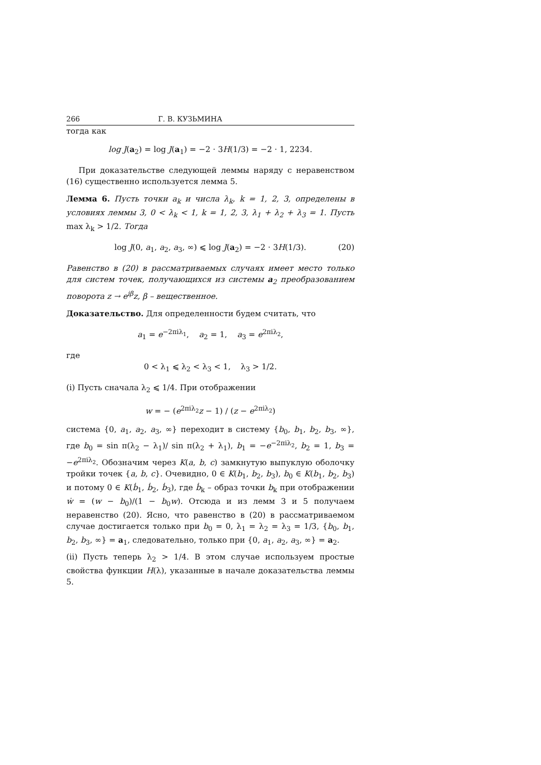266 Г. В. КУЗЬМИНА
тогда как
log J(a<sub>2</sub>) = log J(a<sub>1</sub>) = −2 · 3H(1/3) = −2 · 1, 2234.
При доказательстве следующей леммы наряду с неравенством (16) существенно используется лемма 5.
Лемма 6. Пусть точки a<sub>k</sub> и числа λ<sub>k</sub>, k = 1, 2, 3, определены в условиях леммы 3, 0 < λ<sub>k</sub> < 1, k = 1, 2, 3, λ<sub>1</sub> + λ<sub>2</sub> + λ<sub>3</sub> = 1. Пусть max λ<sub>k</sub> > 1/2. Тогда
log J(0, a<sub>1</sub>, a<sub>2</sub>, a<sub>3</sub>, ∞) ⩽ log J(a<sub>2</sub>) = −2 · 3H(1/3). (20)
Равенство в (20) в рассматриваемых случаях имеет место только для систем точек, получающихся из системы a<sub>2</sub> преобразованием поворота z → e<sup>iβ</sup>z, β – вещественное.
Доказательство. Для определенности будем считать, что
a<sub>1</sub> = e<sup>−2πiλ<sub>1</sub></sup>, a<sub>2</sub> = 1, a<sub>3</sub> = e<sup>2πiλ<sub>2</sub></sup>,
где
0 < λ<sub>1</sub> ⩽ λ<sub>2</sub> < λ<sub>3</sub> < 1, λ<sub>3</sub> > 1/2.
(i) Пусть сначала λ<sub>2</sub> ⩽ 1/4. При отображении
w = − (e<sup>2πiλ<sub>2</sub></sup>z − 1) / (z − e<sup>2πiλ<sub>2</sub></sup>)
система {0, a<sub>1</sub>, a<sub>2</sub>, a<sub>3</sub>, ∞} переходит в систему {b<sub>0</sub>, b<sub>1</sub>, b<sub>2</sub>, b<sub>3</sub>, ∞}, где b<sub>0</sub> = sin π(λ<sub>2</sub> − λ<sub>1</sub>)/ sin π(λ<sub>2</sub> + λ<sub>1</sub>), b<sub>1</sub> = −e<sup>−2πiλ<sub>2</sub></sup>, b<sub>2</sub> = 1, b<sub>3</sub> = −e<sup>2πiλ<sub>2</sub></sup>. Обозначим через K(a, b, c) замкнутую выпуклую оболочку тройки точек {a, b, c}. Очевидно, 0 ∈ K(b<sub>1</sub>, b<sub>2</sub>, b<sub>3</sub>), b<sub>0</sub> ∈ K(b<sub>1</sub>, b<sub>2</sub>, b<sub>3</sub>) и потому 0 ∈ K(ḃ<sub>1</sub>, ḃ<sub>2</sub>, ḃ<sub>3</sub>), где ḃ<sub>k</sub> – образ точки b<sub>k</sub> при отображении ẇ = (w − b<sub>0</sub>)/(1 − b<sub>0</sub>w). Отсюда и из лемм 3 и 5 получаем неравенство (20). Ясно, что равенство в (20) в рассматриваемом случае достигается только при b<sub>0</sub> = 0, λ<sub>1</sub> = λ<sub>2</sub> = λ<sub>3</sub> = 1/3, {b<sub>0</sub>, b<sub>1</sub>, b<sub>2</sub>, b<sub>3</sub>, ∞} = a<sub>1</sub>, следовательно, только при {0, a<sub>1</sub>, a<sub>2</sub>, a<sub>3</sub>, ∞} = a<sub>2</sub>.
(ii) Пусть теперь λ<sub>2</sub> > 1/4. В этом случае используем простые свойства функции H(λ), указанные в начале доказательства леммы 5.